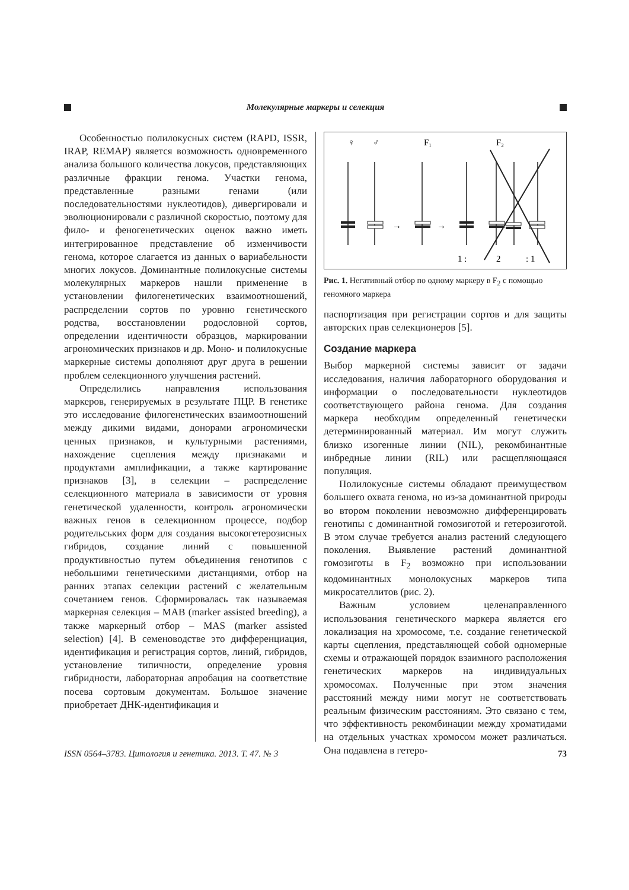Молекулярные маркеры и селекция
Особенностью полилокусных систем (RAPD, ISSR, IRAP, REMAP) является возможность одновременного анализа большого количества локусов, представляющих различные фракции генома. Участки генома, представленные разными генами (или последовательностями нуклеотидов), дивергировали и эволюционировали с различной скоростью, поэтому для фило- и феногенетических оценок важно иметь интегрированное представление об изменчивости генома, которое слагается из данных о вариабельности многих локусов. Доминантные полилокусные системы молекулярных маркеров нашли применение в установлении филогенетических взаимоотношений, распределении сортов по уровню генетического родства, восстановлении родословной сортов, определении идентичности образцов, маркировании агрономических признаков и др. Моно- и полилокусные маркерные системы дополняют друг друга в решении проблем селекционного улучшения растений.
Определились направления использования маркеров, генерируемых в результате ПЦР. В генетике это исследование филогенетических взаимоотношений между дикими видами, донорами агрономически ценных признаков, и культурными растениями, нахождение сцепления между признаками и продуктами амплификации, а также картирование признаков [3], в селекции – распределение селекционного материала в зависимости от уровня генетической удаленности, контроль агрономически важных генов в селекционном процессе, подбор родительських форм для создания высокогетерозисных гибридов, создание линий с повышенной продуктивностью путем объединения генотипов с небольшими генетическими дистанциями, отбор на ранних этапах селекции растений с желательным сочетанием генов. Сформировалась так называемая маркерная селекция – MAB (marker assisted breeding), а также маркерный отбор – MAS (marker assisted selection) [4]. В семеноводстве это дифференциация, идентификация и регистрация сортов, линий, гибридов, установление типичности, определение уровня гибридности, лабораторная апробация на соответствие посева сортовым документам. Большое значение приобретает ДНК-идентификация и
♀
♂
F1
F2
→
→
1 :
2
: 1
Рис. 1. Негативный отбор по одному маркеру в F<sub>2</sub> с помощью геномного маркера
паспортизация при регистрации сортов и для защиты авторских прав селекционеров [5].
Создание маркера
Выбор маркерной системы зависит от задачи исследования, наличия лабораторного оборудования и информации о последовательности нуклеотидов соответствующего района генома. Для создания маркера необходим определенный генетически детерминированный материал. Им могут служить близко изогенные линии (NIL), рекомбинантные инбредные линии (RIL) или расщепляющаяся популяция.
Полилокусные системы обладают преимуществом большего охвата генома, но из-за доминантной природы во втором поколении невозможно дифференцировать генотипы с доминантной гомозиготой и гетерозиготой. В этом случае требуется анализ растений следующего поколения. Выявление растений доминантной гомозиготы в F<sub>2</sub> возможно при использовании кодоминантных монолокусных маркеров типа микросателлитов (рис. 2).
Важным условием целенаправленного использования генетического маркера является его локализация на хромосоме, т.е. создание генетической карты сцепления, представляющей собой одномерные схемы и отражающей порядок взаимного расположения генетических маркеров на индивидуальных хромосомах. Полученные при этом значения расстояний между ними могут не соответствовать реальным физическим расстояниям. Это связано с тем, что эффективность рекомбинации между хроматидами на отдельных участках хромосом может различаться. Она подавлена в гетеро-
ISSN 0564–3783. Цитология и генетика. 2013. Т. 47. № 3 73